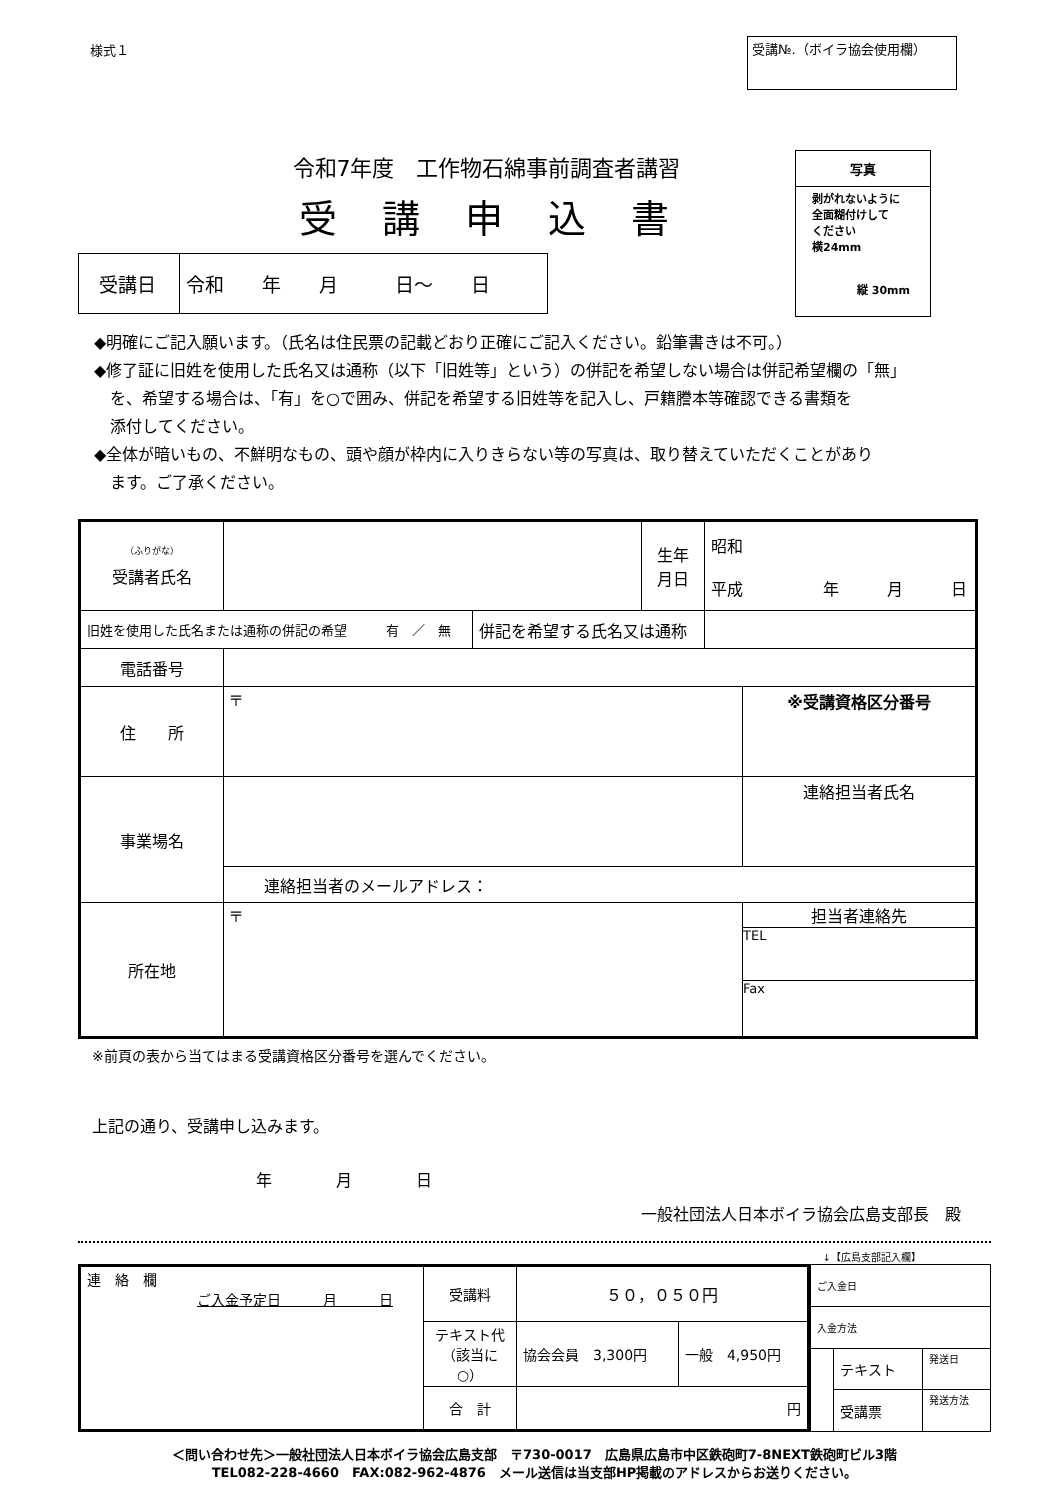様式１
受講№.（ボイラ協会使用欄）
令和7年度　工作物石綿事前調査者講習
受講申込書
| 受講日 | 令和 年 月 日～ 日 |
写真
剥がれないように
全面糊付けして
ください
横24mm
縦 30mm
◆明確にご記入願います。（氏名は住民票の記載どおり正確にご記入ください。鉛筆書きは不可。）
◆修了証に旧姓を使用した氏名又は通称（以下「旧姓等」という）の併記を希望しない場合は併記希望欄の「無」
　を、希望する場合は、「有」を○で囲み、併記を希望する旧姓等を記入し、戸籍謄本等確認できる書類を
　添付してください。
◆全体が暗いもの、不鮮明なもの、頭や顔が枠内に入りきらない等の写真は、取り替えていただくことがあり
　ます。ご了承ください。
| <sup>（ふりがな）</sup> 受講者氏名 | | | 生年 月日 | 昭和 平成 年 月 日 | |
| 旧姓を使用した氏名または通称の併記の希望 有 ／ 無 | | 併記を希望する氏名又は通称 | | | |
| 電話番号 | | | | | |
| 住 所 | 〒 | | | | ※受講資格区分番号 |
| 事業場名 | | | | | 連絡担当者氏名 |
| | 連絡担当者のメールアドレス： | | | | |
| 所在地 | 〒 | | | | 担当者連絡先 TEL Fax |
※前頁の表から当てはまる受講資格区分番号を選んでください。
上記の通り、受講申し込みます。
年　　　　月　　　　日
一般社団法人日本ボイラ協会広島支部長　殿
↓【広島支部記入欄】
| 連 絡 欄 ご入金予定日 月 日 | 受講料 | ５０，０５０円 | |
| | テキスト代 （該当に○） | 協会会員 3,300円 | 一般 4,950円 |
| | 合 計 | 円 | |
| ご入金日 | | |
| 入金方法 | | |
| | テキスト | 発送日 |
| | 受講票 | 発送方法 |
＜問い合わせ先＞一般社団法人日本ボイラ協会広島支部　〒730-0017　広島県広島市中区鉄砲町7-8NEXT鉄砲町ビル3階
TEL082-228-4660　FAX:082-962-4876　メール送信は当支部HP掲載のアドレスからお送りください。